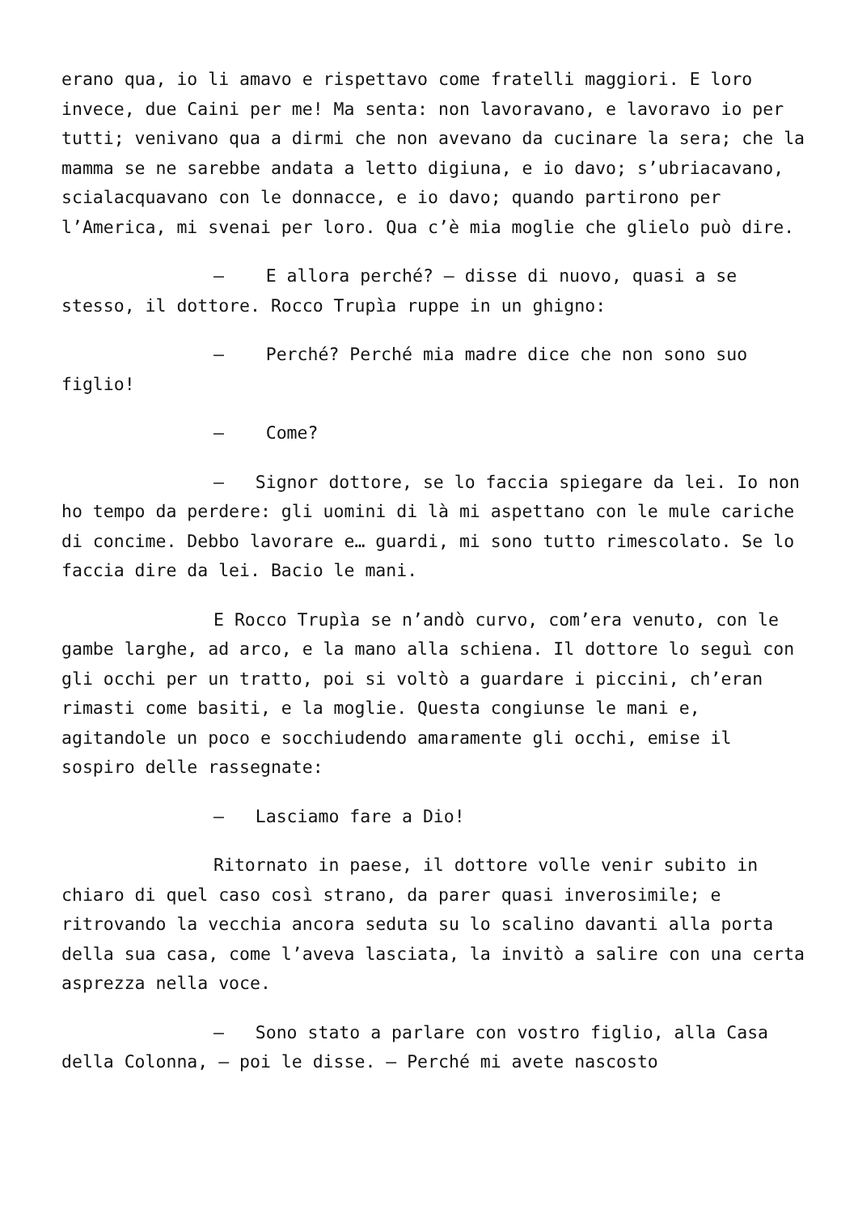erano qua, io li amavo e rispettavo come fratelli maggiori. E loro invece, due Caini per me! Ma senta: non lavoravano, e lavoravo io per tutti; venivano qua a dirmi che non avevano da cucinare la sera; che la mamma se ne sarebbe andata a letto digiuna, e io davo; s’ubriacavano, scialacquavano con le donnacce, e io davo; quando partirono per l’America, mi svenai per loro. Qua c’è mia moglie che glielo può dire.
– E allora perché? – disse di nuovo, quasi a se stesso, il dottore. Rocco Trupìa ruppe in un ghigno:
– Perché? Perché mia madre dice che non sono suo figlio!
– Come?
– Signor dottore, se lo faccia spiegare da lei. Io non ho tempo da perdere: gli uomini di là mi aspettano con le mule cariche di concime. Debbo lavorare e… guardi, mi sono tutto rimescolato. Se lo faccia dire da lei. Bacio le mani.
E Rocco Trupìa se n’andò curvo, com’era venuto, con le gambe larghe, ad arco, e la mano alla schiena. Il dottore lo seguì con gli occhi per un tratto, poi si voltò a guardare i piccini, ch’eran rimasti come basiti, e la moglie. Questa congiunse le mani e, agitandole un poco e socchiudendo amaramente gli occhi, emise il sospiro delle rassegnate:
– Lasciamo fare a Dio!
Ritornato in paese, il dottore volle venir subito in chiaro di quel caso così strano, da parer quasi inverosimile; e ritrovando la vecchia ancora seduta su lo scalino davanti alla porta della sua casa, come l’aveva lasciata, la invitò a salire con una certa asprezza nella voce.
– Sono stato a parlare con vostro figlio, alla Casa della Colonna, – poi le disse. – Perché mi avete nascosto